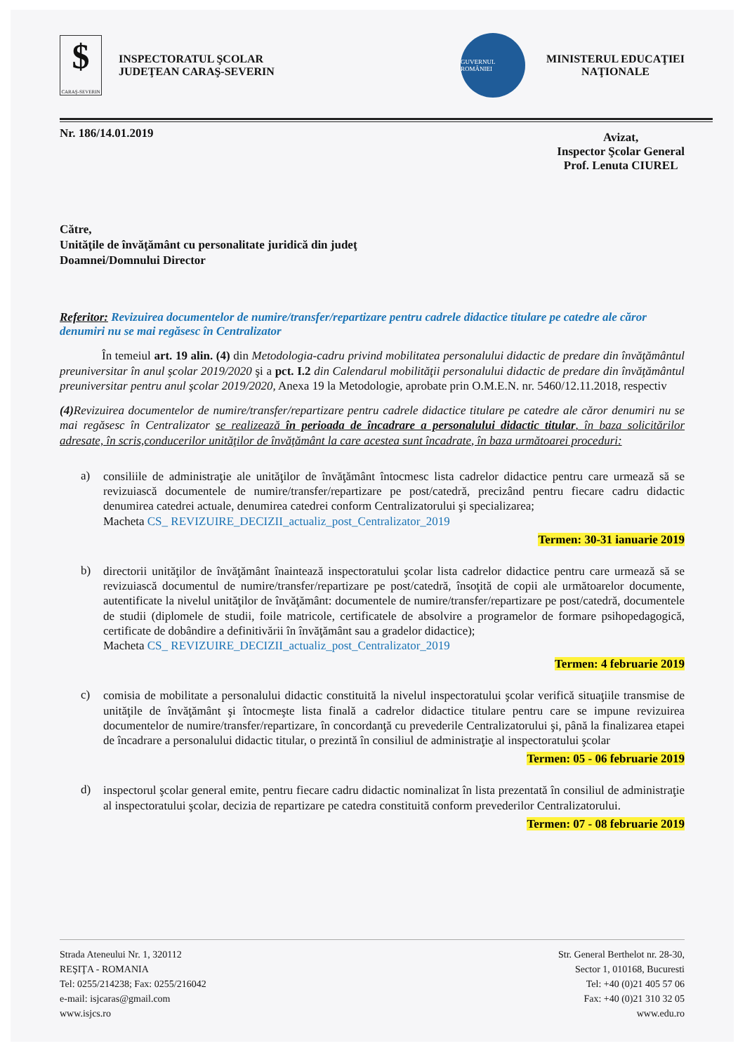$
CARAŞ-SEVERIN
INSPECTORATUL ŞCOLAR
JUDEŢEAN CARAŞ-SEVERIN
GUVERNUL ROMÂNIEI
MINISTERUL EDUCAŢIEI
NAŢIONALE
Nr. 186/14.01.2019
Avizat,
Inspector Şcolar General
Prof. Lenuta CIUREL
Către,
Unităţile de învăţământ cu personalitate juridică din judeţ
Doamnei/Domnului Director
Referitor: Revizuirea documentelor de numire/transfer/repartizare pentru cadrele didactice titulare pe catedre ale căror denumiri nu se mai regăsesc în Centralizator
În temeiul art. 19 alin. (4) din Metodologia-cadru privind mobilitatea personalului didactic de predare din învăţământul preuniversitar în anul şcolar 2019/2020 şi a pct. I.2 din Calendarul mobilităţii personalului didactic de predare din învăţământul preuniversitar pentru anul şcolar 2019/2020, Anexa 19 la Metodologie, aprobate prin O.M.E.N. nr. 5460/12.11.2018, respectiv
(4) Revizuirea documentelor de numire/transfer/repartizare pentru cadrele didactice titulare pe catedre ale căror denumiri nu se mai regăsesc în Centralizator se realizează în perioada de încadrare a personalului didactic titular, în baza solicitărilor adresate, în scris,conducerilor unităţilor de învăţământ la care acestea sunt încadrate, în baza următoarei proceduri:
a)
consiliile de administraţie ale unităţilor de învăţământ întocmesc lista cadrelor didactice pentru care urmează să se revizuiască documentele de numire/transfer/repartizare pe post/catedră, precizând pentru fiecare cadru didactic denumirea catedrei actuale, denumirea catedrei conform Centralizatorului şi specializarea;
Macheta CS_ REVIZUIRE_DECIZII_actualiz_post_Centralizator_2019
Termen: 30-31 ianuarie 2019
b)
directorii unităţilor de învăţământ înaintează inspectoratului şcolar lista cadrelor didactice pentru care urmează să se revizuiască documentul de numire/transfer/repartizare pe post/catedră, însoţită de copii ale următoarelor documente, autentificate la nivelul unităţilor de învăţământ: documentele de numire/transfer/repartizare pe post/catedră, documentele de studii (diplomele de studii, foile matricole, certificatele de absolvire a programelor de formare psihopedagogică, certificate de dobândire a definitivării în învăţământ sau a gradelor didactice);
Macheta CS_ REVIZUIRE_DECIZII_actualiz_post_Centralizator_2019
Termen: 4 februarie 2019
c)
comisia de mobilitate a personalului didactic constituită la nivelul inspectoratului şcolar verifică situaţiile transmise de unităţile de învăţământ şi întocmeşte lista finală a cadrelor didactice titulare pentru care se impune revizuirea documentelor de numire/transfer/repartizare, în concordanţă cu prevederile Centralizatorului şi, până la finalizarea etapei de încadrare a personalului didactic titular, o prezintă în consiliul de administraţie al inspectoratului şcolar
Termen: 05 - 06 februarie 2019
d)
inspectorul şcolar general emite, pentru fiecare cadru didactic nominalizat în lista prezentată în consiliul de administraţie al inspectoratului şcolar, decizia de repartizare pe catedra constituită conform prevederilor Centralizatorului.
Termen: 07 - 08 februarie 2019
Strada Ateneului Nr. 1, 320112
REŞIŢA - ROMANIA
Tel: 0255/214238; Fax: 0255/216042
e-mail: isjcaras@gmail.com
www.isjcs.ro
Str. General Berthelot nr. 28-30,
Sector 1, 010168, Bucuresti
Tel: +40 (0)21 405 57 06
Fax: +40 (0)21 310 32 05
www.edu.ro